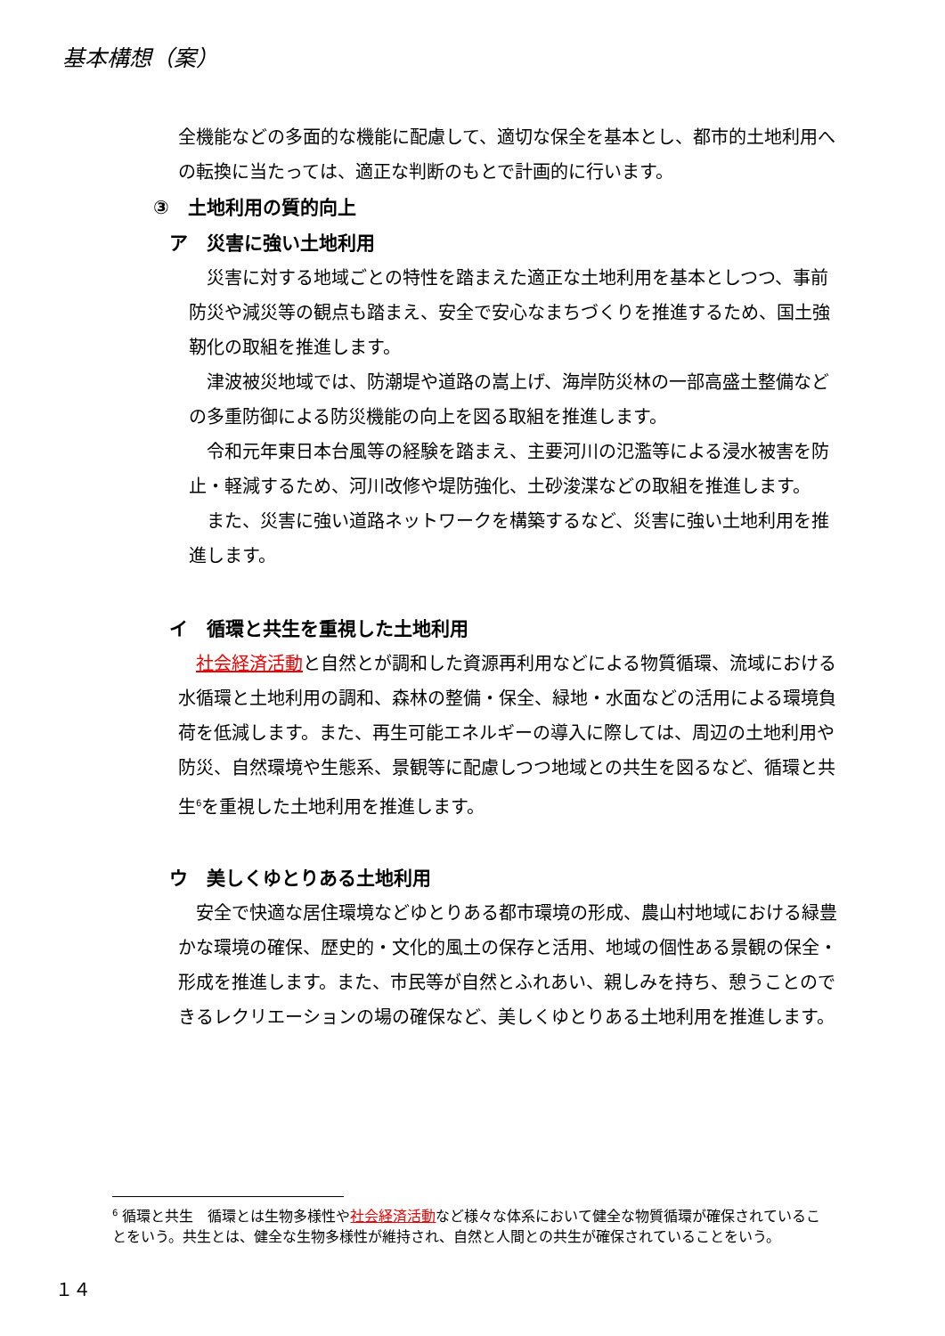基本構想（案）
全機能などの多面的な機能に配慮して、適切な保全を基本とし、都市的土地利用への転換に当たっては、適正な判断のもとで計画的に行います。
③　土地利用の質的向上
ア　災害に強い土地利用
災害に対する地域ごとの特性を踏まえた適正な土地利用を基本としつつ、事前防災や減災等の観点も踏まえ、安全で安心なまちづくりを推進するため、国土強靭化の取組を推進します。
津波被災地域では、防潮堤や道路の嵩上げ、海岸防災林の一部高盛土整備などの多重防御による防災機能の向上を図る取組を推進します。
令和元年東日本台風等の経験を踏まえ、主要河川の氾濫等による浸水被害を防止・軽減するため、河川改修や堤防強化、土砂浚渫などの取組を推進します。
また、災害に強い道路ネットワークを構築するなど、災害に強い土地利用を推進します。
イ　循環と共生を重視した土地利用
社会経済活動と自然とが調和した資源再利用などによる物質循環、流域における水循環と土地利用の調和、森林の整備・保全、緑地・水面などの活用による環境負荷を低減します。また、再生可能エネルギーの導入に際しては、周辺の土地利用や防災、自然環境や生態系、景観等に配慮しつつ地域との共生を図るなど、循環と共生<sup>6</sup>を重視した土地利用を推進します。
ウ　美しくゆとりある土地利用
安全で快適な居住環境などゆとりある都市環境の形成、農山村地域における緑豊かな環境の確保、歴史的・文化的風土の保存と活用、地域の個性ある景観の保全・形成を推進します。また、市民等が自然とふれあい、親しみを持ち、憩うことのできるレクリエーションの場の確保など、美しくゆとりある土地利用を推進します。
<sup>6</sup> 循環と共生　循環とは生物多様性や社会経済活動など様々な体系において健全な物質循環が確保されていることをいう。共生とは、健全な生物多様性が維持され、自然と人間との共生が確保されていることをいう。
１４